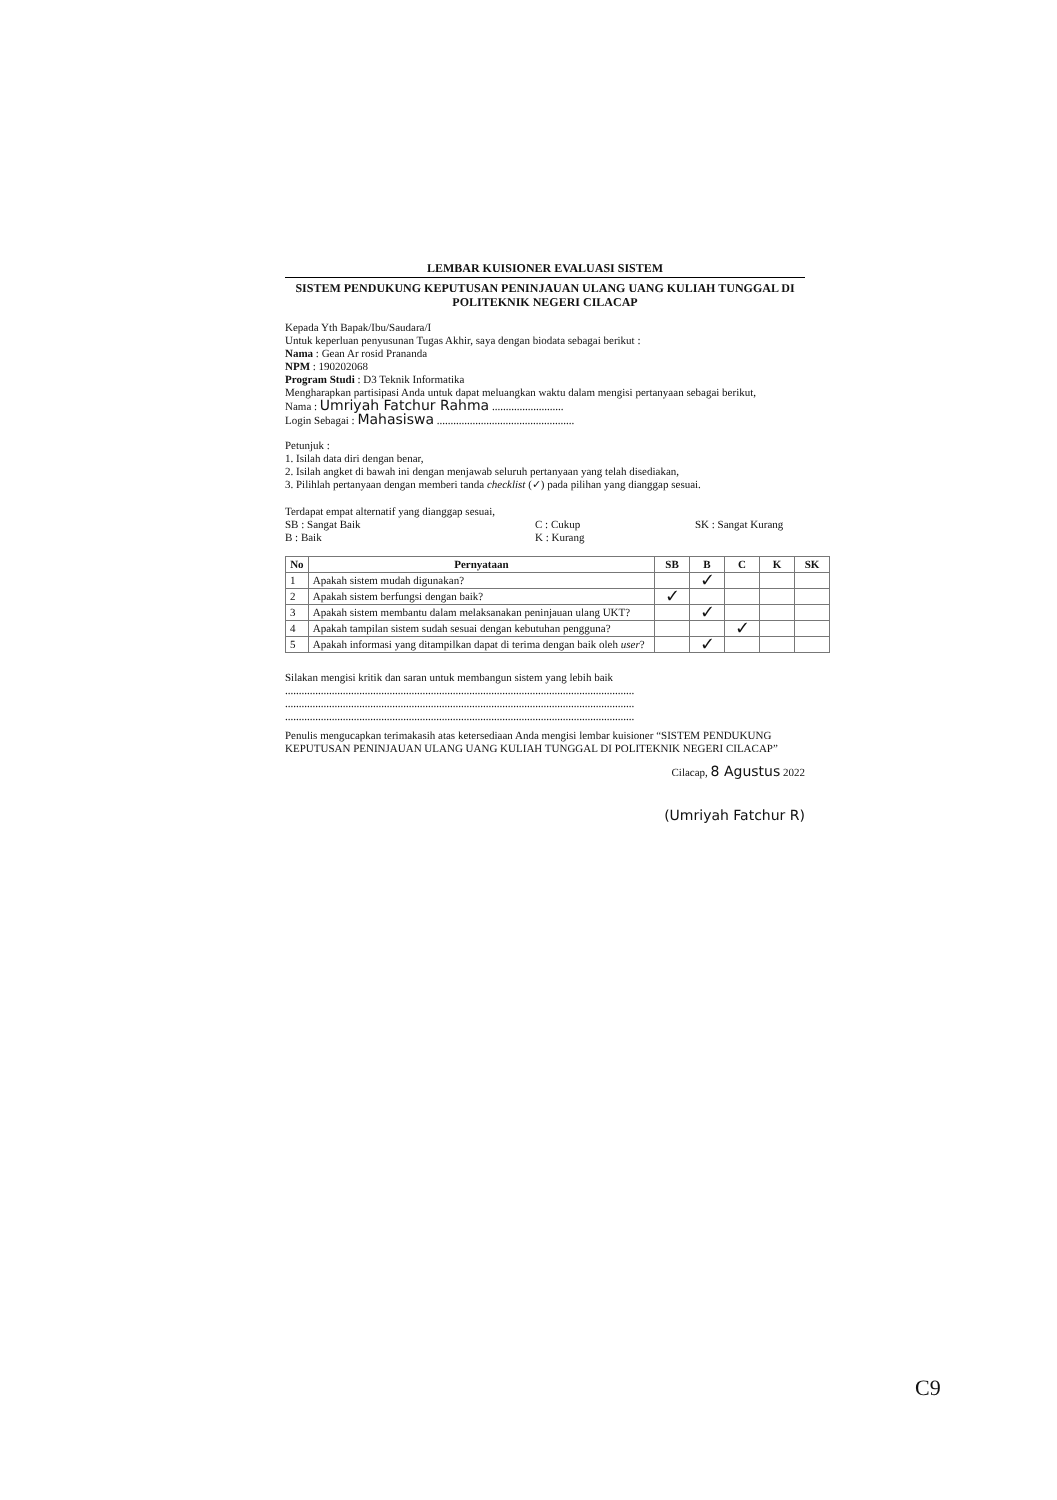LEMBAR KUISIONER EVALUASI SISTEM
SISTEM PENDUKUNG KEPUTUSAN PENINJAUAN ULANG UANG KULIAH TUNGGAL DI POLITEKNIK NEGERI CILACAP
Kepada Yth Bapak/Ibu/Saudara/I
Untuk keperluan penyusunan Tugas Akhir, saya dengan biodata sebagai berikut :
Nama : Gean Ar rosid Prananda
NPM : 190202068
Program Studi : D3 Teknik Informatika
Mengharapkan partisipasi Anda untuk dapat meluangkan waktu dalam mengisi pertanyaan sebagai berikut,
Nama : Umriyah Fatchur Rahma ..........................
Login Sebagai : Mahasiswa ..................................................
Petunjuk :
1. Isilah data diri dengan benar,
2. Isilah angket di bawah ini dengan menjawab seluruh pertanyaan yang telah disediakan,
3. Pilihlah pertanyaan dengan memberi tanda checklist (✓) pada pilihan yang dianggap sesuai.
Terdapat empat alternatif yang dianggap sesuai,
SB : Sangat Baik C : Cukup SK : Sangat Kurang
B : Baik K : Kurang
| No | Pernyataan | SB | B | C | K | SK |
| --- | --- | --- | --- | --- | --- | --- |
| 1 | Apakah sistem mudah digunakan? | | ✓ | | | |
| 2 | Apakah sistem berfungsi dengan baik? | ✓ | | | | |
| 3 | Apakah sistem membantu dalam melaksanakan peninjauan ulang UKT? | | ✓ | | | |
| 4 | Apakah tampilan sistem sudah sesuai dengan kebutuhan pengguna? | | | ✓ | | |
| 5 | Apakah informasi yang ditampilkan dapat di terima dengan baik oleh user ? | | ✓ | | | |
Silakan mengisi kritik dan saran untuk membangun sistem yang lebih baik
...............................................................................................................................
...............................................................................................................................
...............................................................................................................................
Penulis mengucapkan terimakasih atas ketersediaan Anda mengisi lembar kuisioner “SISTEM PENDUKUNG KEPUTUSAN PENINJAUAN ULANG UANG KULIAH TUNGGAL DI POLITEKNIK NEGERI CILACAP”
Cilacap, 8 Agustus 2022
(Umriyah Fatchur R)
C9